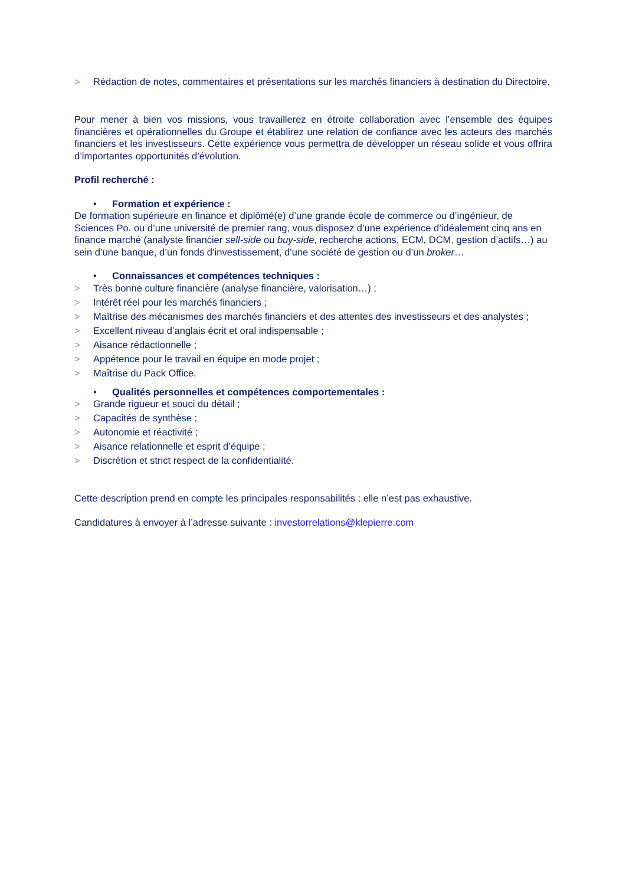> Rédaction de notes, commentaires et présentations sur les marchés financiers à destination du Directoire.
Pour mener à bien vos missions, vous travaillerez en étroite collaboration avec l’ensemble des équipes financières et opérationnelles du Groupe et établirez une relation de confiance avec les acteurs des marchés financiers et les investisseurs. Cette expérience vous permettra de développer un réseau solide et vous offrira d’importantes opportunités d’évolution.
Profil recherché :
• Formation et expérience :
De formation supérieure en finance et diplômé(e) d’une grande école de commerce ou d’ingénieur, de Sciences Po. ou d’une université de premier rang, vous disposez d’une expérience d’idéalement cinq ans en finance marché (analyste financier sell-side ou buy-side, recherche actions, ECM, DCM, gestion d’actifs…) au sein d’une banque, d’un fonds d’investissement, d’une société de gestion ou d’un broker…
• Connaissances et compétences techniques :
> Très bonne culture financière (analyse financière, valorisation…) ;
> Intérêt réel pour les marchés financiers ;
> Maîtrise des mécanismes des marchés financiers et des attentes des investisseurs et des analystes ;
> Excellent niveau d’anglais écrit et oral indispensable ;
> Aisance rédactionnelle ;
> Appétence pour le travail en équipe en mode projet ;
> Maîtrise du Pack Office.
• Qualités personnelles et compétences comportementales :
> Grande rigueur et souci du détail ;
> Capacités de synthèse ;
> Autonomie et réactivité ;
> Aisance relationnelle et esprit d’équipe ;
> Discrétion et strict respect de la confidentialité.
Cette description prend en compte les principales responsabilités ; elle n’est pas exhaustive.
Candidatures à envoyer à l’adresse suivante : investorrelations@klepierre.com